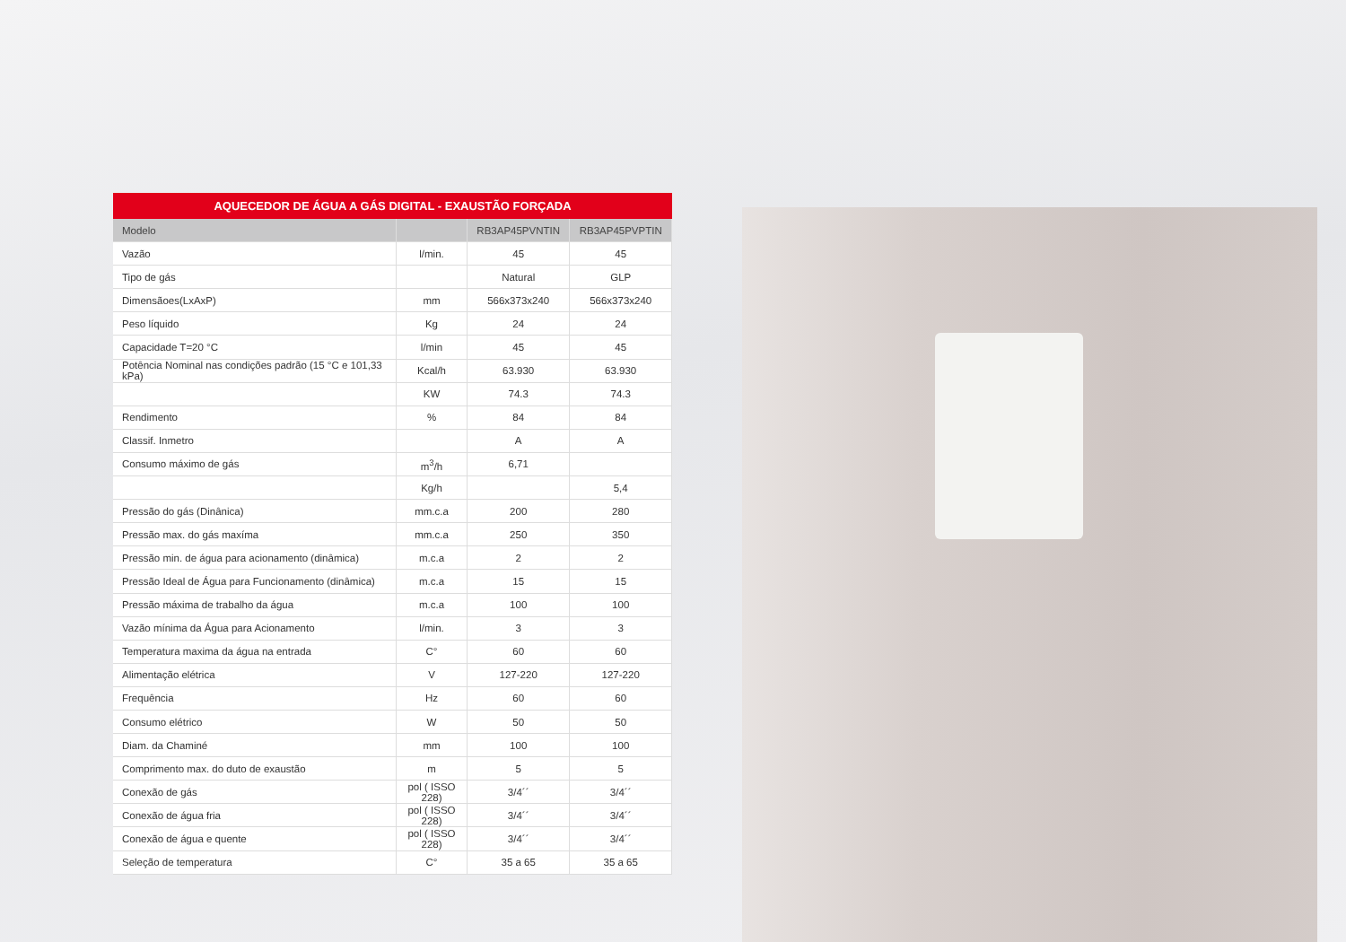AQUECEDOR DE ÁGUA A GÁS DIGITAL - EXAUSTÃO FORÇADA
| Modelo | | RB3AP45PVNTIN | RB3AP45PVPTIN |
| --- | --- | --- | --- |
| Vazão | l/min. | 45 | 45 |
| Tipo de gás | | Natural | GLP |
| Dimensãoes(LxAxP) | mm | 566x373x240 | 566x373x240 |
| Peso líquido | Kg | 24 | 24 |
| Capacidade T=20 °C | l/min | 45 | 45 |
| Potência Nominal nas condições padrão (15 °C e 101,33 kPa) | Kcal/h | 63.930 | 63.930 |
| | KW | 74.3 | 74.3 |
| Rendimento | % | 84 | 84 |
| Classif. Inmetro | | A | A |
| Consumo máximo de gás | m<sup>3</sup>/h | 6,71 | |
| | Kg/h | | 5,4 |
| Pressão do gás (Dinânica) | mm.c.a | 200 | 280 |
| Pressão max. do gás maxíma | mm.c.a | 250 | 350 |
| Pressão min. de água para acionamento (dinâmica) | m.c.a | 2 | 2 |
| Pressão Ideal de Água para Funcionamento (dinâmica) | m.c.a | 15 | 15 |
| Pressão máxima de trabalho da água | m.c.a | 100 | 100 |
| Vazão mínima da Água para Acionamento | l/min. | 3 | 3 |
| Temperatura maxima da água na entrada | C° | 60 | 60 |
| Alimentação elétrica | V | 127-220 | 127-220 |
| Frequência | Hz | 60 | 60 |
| Consumo elétrico | W | 50 | 50 |
| Diam. da Chaminé | mm | 100 | 100 |
| Comprimento max. do duto de exaustão | m | 5 | 5 |
| Conexão de gás | pol ( ISSO 228) | 3/4´´ | 3/4´´ |
| Conexão de água fria | pol ( ISSO 228) | 3/4´´ | 3/4´´ |
| Conexão de água e quente | pol ( ISSO 228) | 3/4´´ | 3/4´´ |
| Seleção de temperatura | C° | 35 a 65 | 35 a 65 |